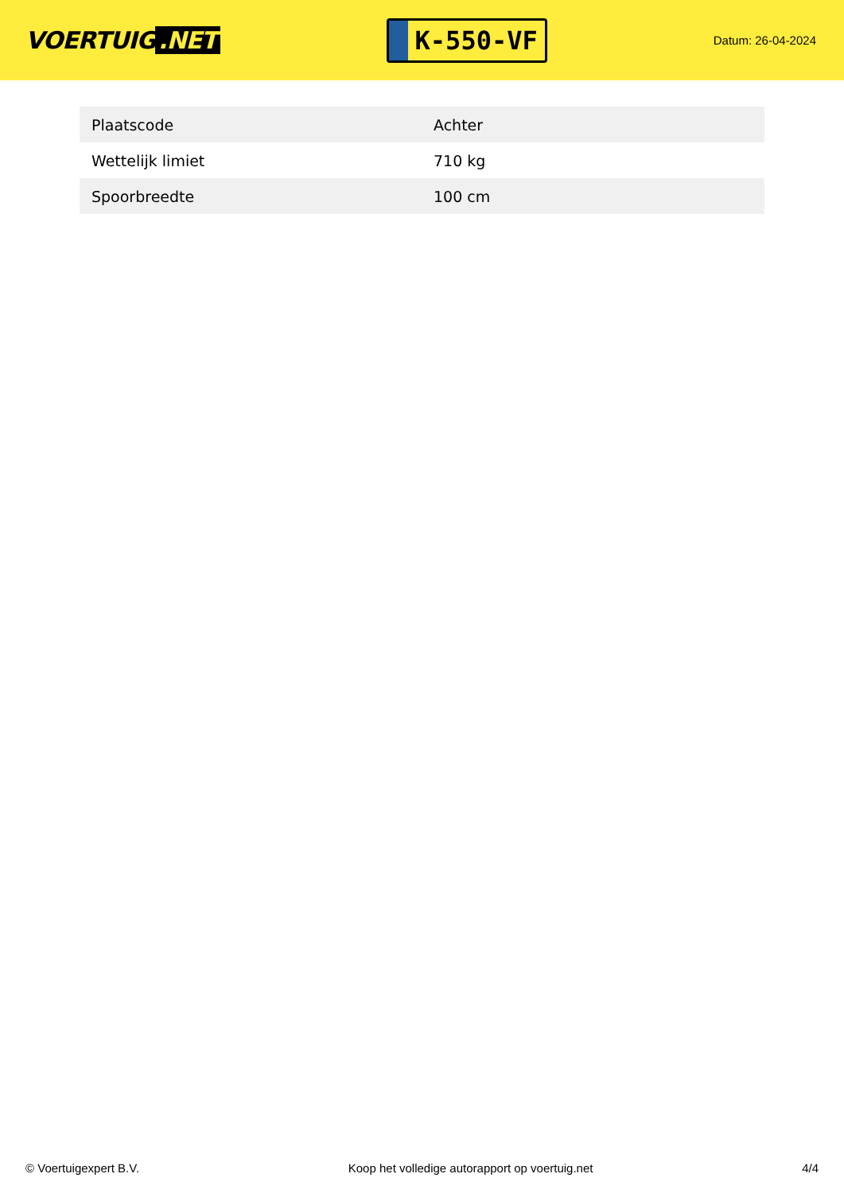VOERTUIG.NET
K-550-VF
Datum: 26-04-2024
| Plaatscode | Achter |
| Wettelijk limiet | 710 kg |
| Spoorbreedte | 100 cm |
© Voertuigexpert B.V. Koop het volledige autorapport op voertuig.net 4/4